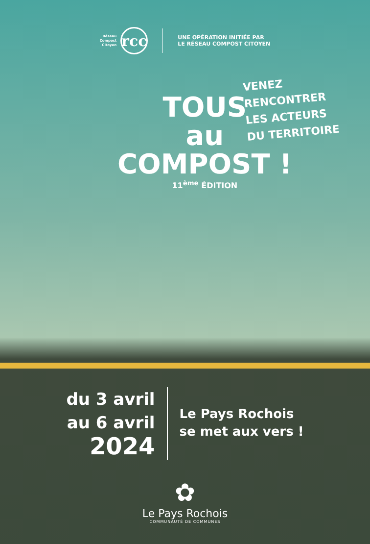Réseau
Compost
Citoyen
rcc
UNE OPÉRATION INITIÉE PAR
LE RÉSEAU COMPOST CITOYEN
VENEZ RENCONTRER
LES ACTEURS
DU TERRITOIRE
TOUS
au
COMPOST !
11<sup>ème</sup> ÉDITION
du 3 avril
au 6 avril
2024
Le Pays Rochois
se met aux vers !
✿
Le Pays Rochois
COMMUNAUTÉ DE COMMUNES